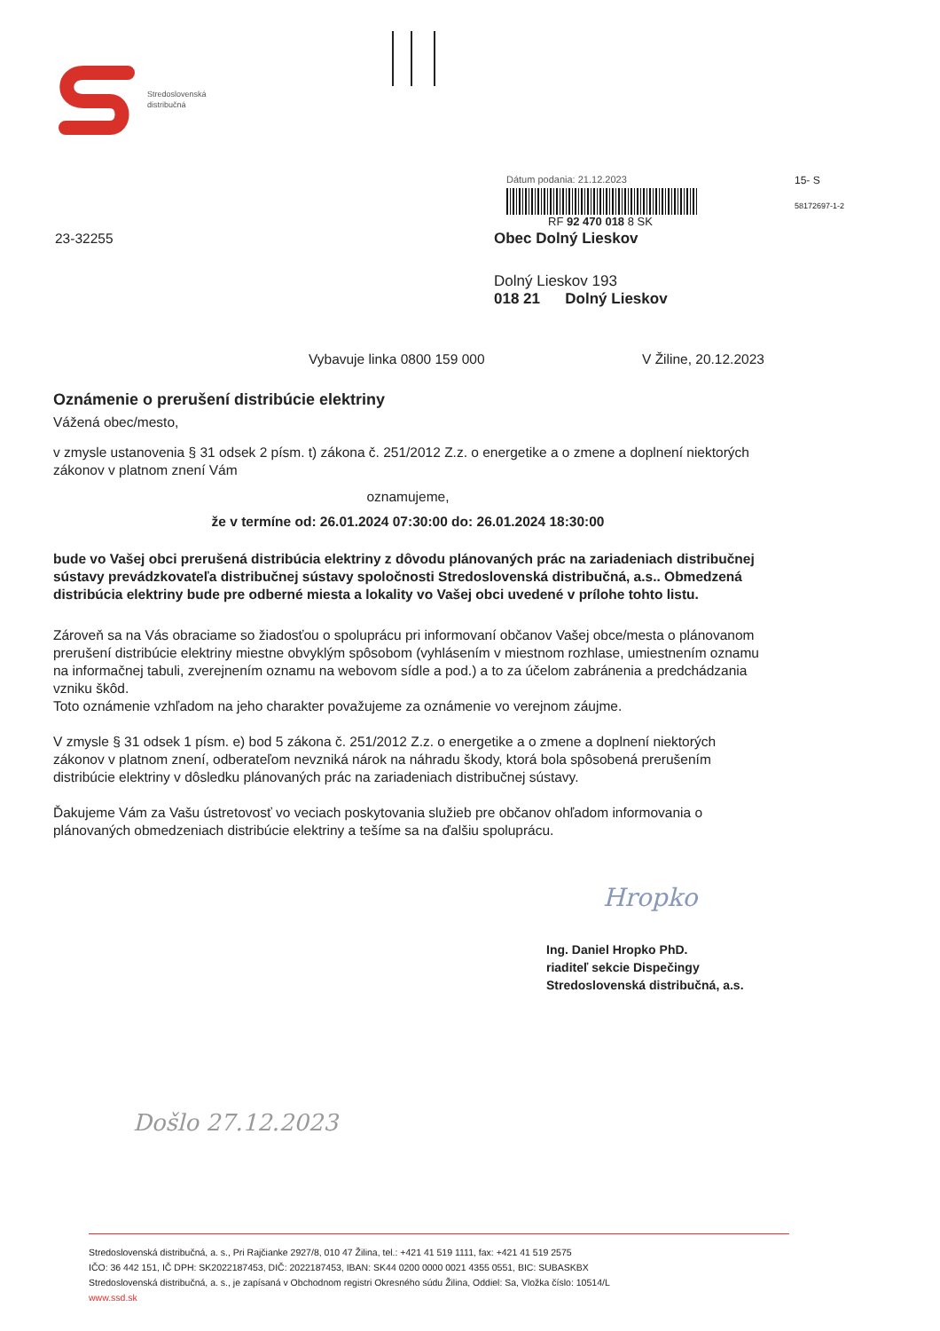Stredoslovenská
distribučná
23-32255
Dátum podania: 21.12.2023
RF 92 470 018 8 SK
Obec Dolný Lieskov
Dolný Lieskov 193
018 21 Dolný Lieskov
15- S
58172697-1-2
Vybavuje linka 0800 159 000 V Žiline, 20.12.2023
Oznámenie o prerušení distribúcie elektriny
Vážená obec/mesto,
v zmysle ustanovenia § 31 odsek 2 písm. t) zákona č. 251/2012 Z.z. o energetike a o zmene a doplnení niektorých zákonov v platnom znení Vám
oznamujeme,
že v termíne od: 26.01.2024 07:30:00 do: 26.01.2024 18:30:00
bude vo Vašej obci prerušená distribúcia elektriny z dôvodu plánovaných prác na zariadeniach distribučnej sústavy prevádzkovateľa distribučnej sústavy spoločnosti Stredoslovenská distribučná, a.s.. Obmedzená distribúcia elektriny bude pre odberné miesta a lokality vo Vašej obci uvedené v prílohe tohto listu.
Zároveň sa na Vás obraciame so žiadosťou o spoluprácu pri informovaní občanov Vašej obce/mesta o plánovanom prerušení distribúcie elektriny miestne obvyklým spôsobom (vyhlásením v miestnom rozhlase, umiestnením oznamu na informačnej tabuli, zverejnením oznamu na webovom sídle a pod.) a to za účelom zabránenia a predchádzania vzniku škôd.
Toto oznámenie vzhľadom na jeho charakter považujeme za oznámenie vo verejnom záujme.
V zmysle § 31 odsek 1 písm. e) bod 5 zákona č. 251/2012 Z.z. o energetike a o zmene a doplnení niektorých zákonov v platnom znení, odberateľom nevzniká nárok na náhradu škody, ktorá bola spôsobená prerušením distribúcie elektriny v dôsledku plánovaných prác na zariadeniach distribučnej sústavy.
Ďakujeme Vám za Vašu ústretovosť vo veciach poskytovania služieb pre občanov ohľadom informovania o plánovaných obmedzeniach distribúcie elektriny a tešíme sa na ďalšiu spoluprácu.
Hropko
Ing. Daniel Hropko PhD.
riaditeľ sekcie Dispečingy
Stredoslovenská distribučná, a.s.
Došlo 27.12.2023
Stredoslovenská distribučná, a. s., Pri Rajčianke 2927/8, 010 47 Žilina, tel.: +421 41 519 1111, fax: +421 41 519 2575
IČO: 36 442 151, IČ DPH: SK2022187453, DIČ: 2022187453, IBAN: SK44 0200 0000 0021 4355 0551, BIC: SUBASKBX
Stredoslovenská distribučná, a. s., je zapísaná v Obchodnom registri Okresného súdu Žilina, Oddiel: Sa, Vložka číslo: 10514/L
www.ssd.sk